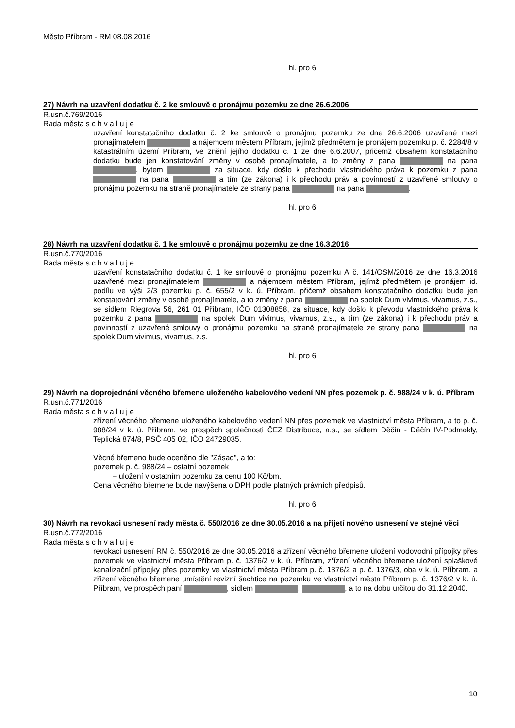Město Příbram - RM 08.08.2016
hl. pro 6
27) Návrh na uzavření dodatku č. 2 ke smlouvě o pronájmu pozemku ze dne 26.6.2006
R.usn.č.769/2016
Rada města s c h v a l u j e
uzavření konstatačního dodatku č. 2 ke smlouvě o pronájmu pozemku ze dne 26.6.2006 uzavřené mezi pronajímatelem a nájemcem městem Příbram, jejímž předmětem je pronájem pozemku p. č. 2284/8 v katastrálním území Příbram, ve znění jejího dodatku č. 1 ze dne 6.6.2007, přičemž obsahem konstatačního dodatku bude jen konstatování změny v osobě pronajímatele, a to změny z pana na pana , bytem za situace, kdy došlo k přechodu vlastnického práva k pozemku z pana na pana a tím (ze zákona) i k přechodu práv a povinností z uzavřené smlouvy o pronájmu pozemku na straně pronajímatele ze strany pana na pana .
hl. pro 6
28) Návrh na uzavření dodatku č. 1 ke smlouvě o pronájmu pozemku ze dne 16.3.2016
R.usn.č.770/2016
Rada města s c h v a l u j e
uzavření konstatačního dodatku č. 1 ke smlouvě o pronájmu pozemku A č. 141/OSM/2016 ze dne 16.3.2016 uzavřené mezi pronajímatelem a nájemcem městem Příbram, jejímž předmětem je pronájem id. podílu ve výši 2/3 pozemku p. č. 655/2 v k. ú. Příbram, přičemž obsahem konstatačního dodatku bude jen konstatování změny v osobě pronajímatele, a to změny z pana na spolek Dum vivimus, vivamus, z.s., se sídlem Riegrova 56, 261 01 Příbram, IČO 01308858, za situace, kdy došlo k převodu vlastnického práva k pozemku z pana na spolek Dum vivimus, vivamus, z.s., a tím (ze zákona) i k přechodu práv a povinností z uzavřené smlouvy o pronájmu pozemku na straně pronajímatele ze strany pana na spolek Dum vivimus, vivamus, z.s.
hl. pro 6
29) Návrh na doprojednání věcného břemene uloženého kabelového vedení NN přes pozemek p. č. 988/24 v k. ú. Příbram
R.usn.č.771/2016
Rada města s c h v a l u j e
zřízení věcného břemene uloženého kabelového vedení NN přes pozemek ve vlastnictví města Příbram, a to p. č. 988/24 v k. ú. Příbram, ve prospěch společnosti ČEZ Distribuce, a.s., se sídlem Děčín - Děčín IV-Podmokly, Teplická 874/8, PSČ 405 02, IČO 24729035.
Věcné břemeno bude oceněno dle "Zásad", a to:
pozemek p. č. 988/24 – ostatní pozemek
– uložení v ostatním pozemku za cenu 100 Kč/bm.
Cena věcného břemene bude navýšena o DPH podle platných právních předpisů.
hl. pro 6
30) Návrh na revokaci usnesení rady města č. 550/2016 ze dne 30.05.2016 a na přijetí nového usnesení ve stejné věci
R.usn.č.772/2016
Rada města s c h v a l u j e
revokaci usnesení RM č. 550/2016 ze dne 30.05.2016 a zřízení věcného břemene uložení vodovodní přípojky přes pozemek ve vlastnictví města Příbram p. č. 1376/2 v k. ú. Příbram, zřízení věcného břemene uložení splaškové kanalizační přípojky přes pozemky ve vlastnictví města Příbram p. č. 1376/2 a p. č. 1376/3, oba v k. ú. Příbram, a zřízení věcného břemene umístění revizní šachtice na pozemku ve vlastnictví města Příbram p. č. 1376/2 v k. ú. Příbram, ve prospěch paní , sídlem , , a to na dobu určitou do 31.12.2040.
10